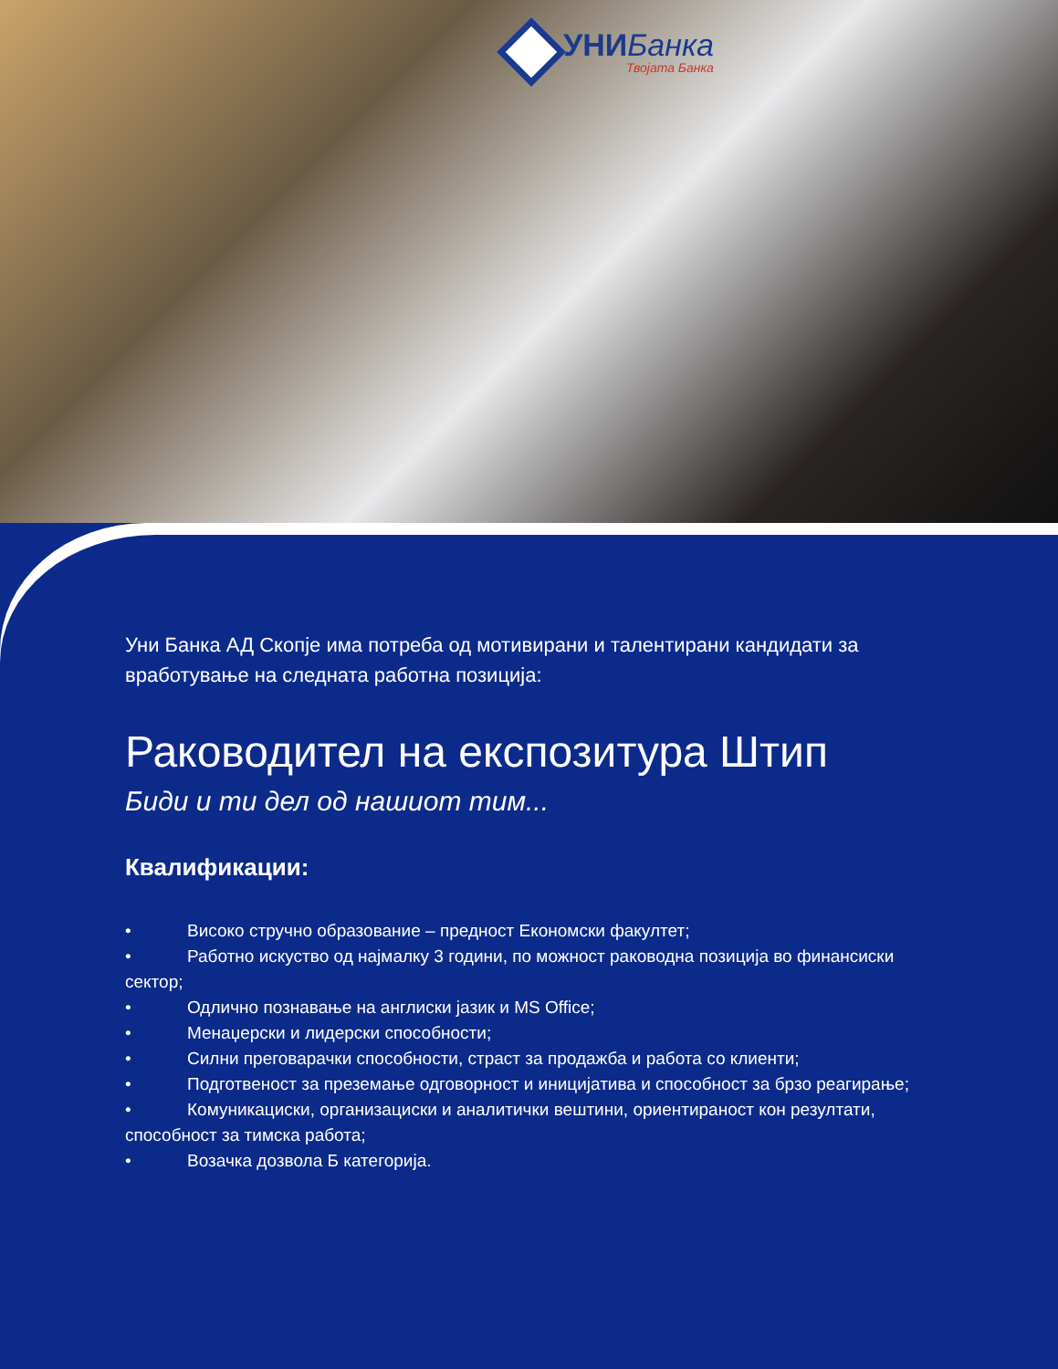УНИБанка
Твојата Банка
Уни Банка АД Скопје има потреба од мотивирани и талентирани кандидати за вработување на следната работна позиција:
Раководител на експозитура Штип
Биди и ти дел од нашиот тим...
Квалификации:
• Високо стручно образование – предност Економски факултет;
• Работно искуство од најмалку 3 години, по можност раководна позиција во финансиски сектор;
• Одлично познавање на англиски јазик и MS Office;
• Менаџерски и лидерски способности;
• Силни преговарачки способности, страст за продажба и работа со клиенти;
• Подготвеност за преземање одговорност и иницијатива и способност за брзо реагирање;
• Комуникациски, организациски и аналитички вештини, ориентираност кон резултати, способност за тимска работа;
• Возачка дозвола Б категорија.